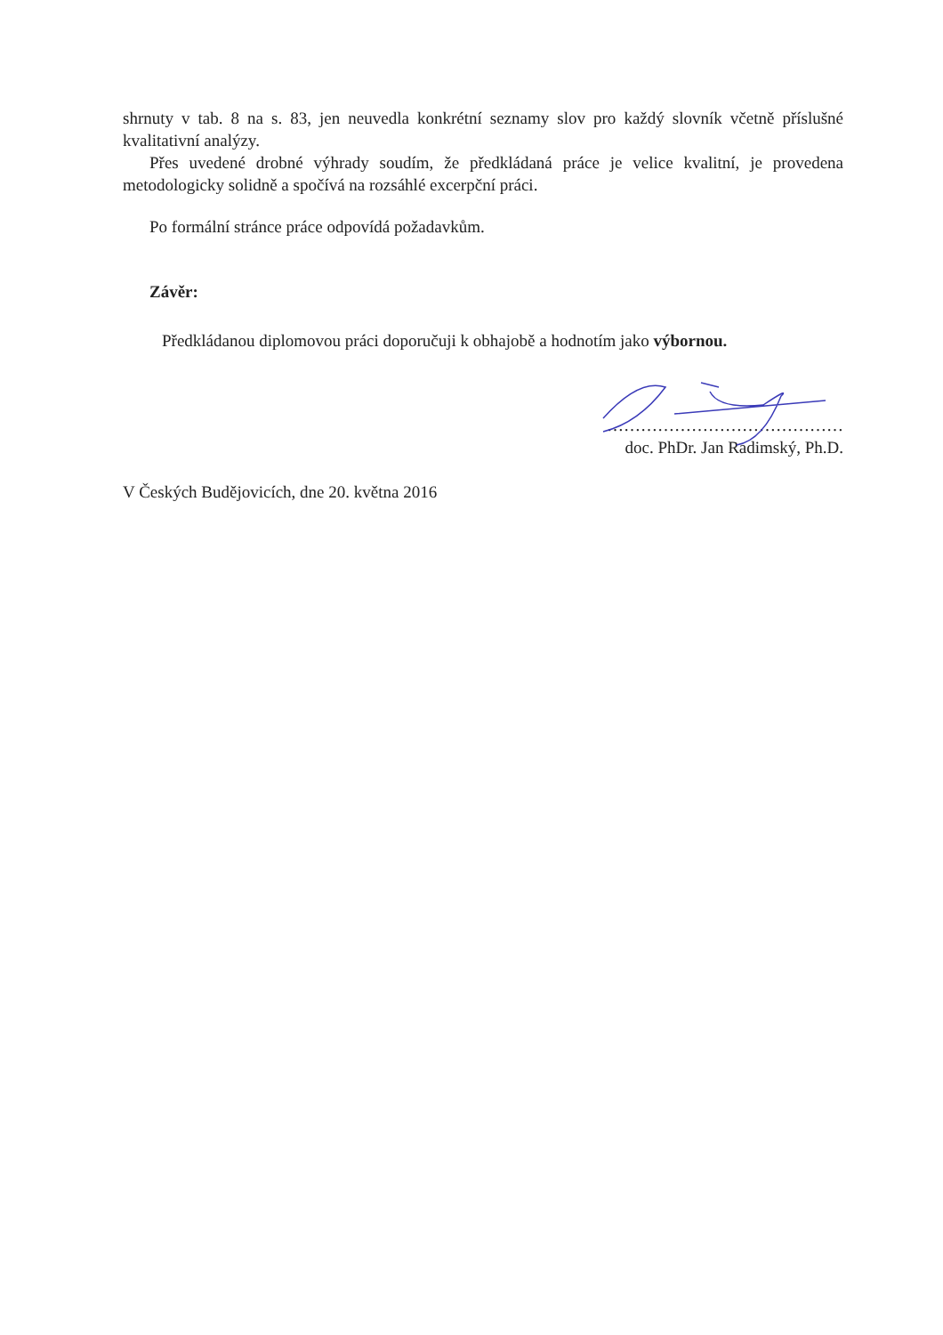shrnuty v tab. 8 na s. 83, jen neuvedla konkrétní seznamy slov pro každý slovník včetně příslušné kvalitativní analýzy.
Přes uvedené drobné výhrady soudím, že předkládaná práce je velice kvalitní, je provedena metodologicky solidně a spočívá na rozsáhlé excerpční práci.
Po formální stránce práce odpovídá požadavkům.
Závěr:
Předkládanou diplomovou práci doporučuji k obhajobě a hodnotím jako výbornou.
……………………………………
doc. PhDr. Jan Radimský, Ph.D.
V Českých Budějovicích, dne 20. května 2016